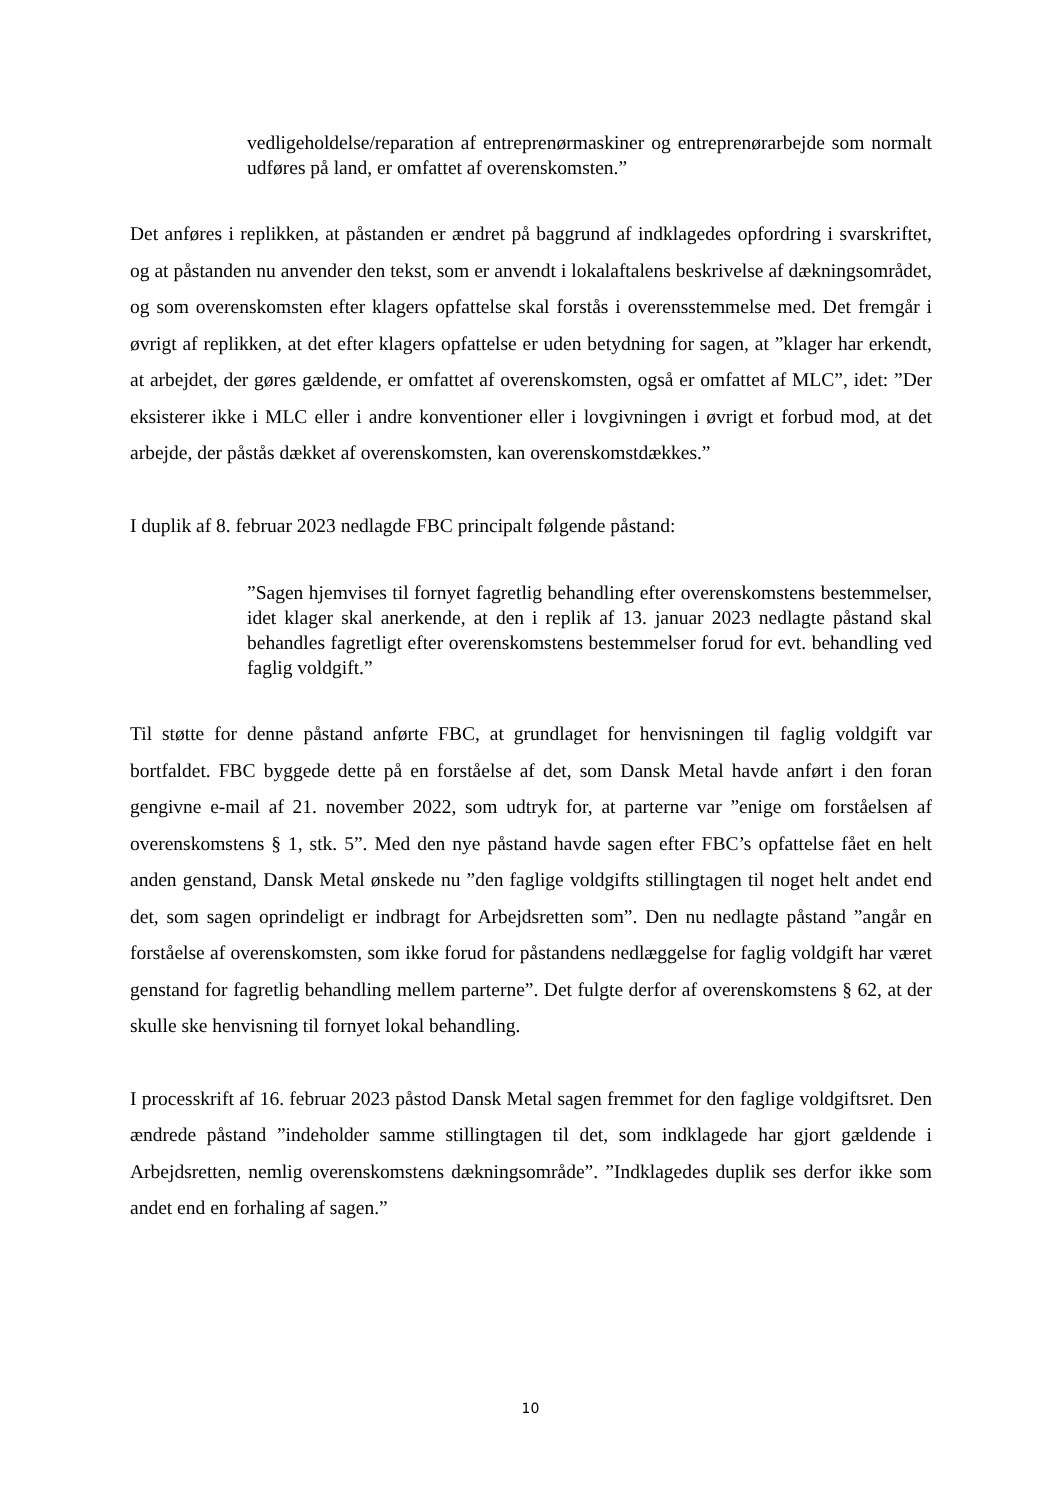vedligeholdelse/reparation af entreprenørmaskiner og entreprenørarbejde som normalt udføres på land, er omfattet af overenskomsten.”
Det anføres i replikken, at påstanden er ændret på baggrund af indklagedes opfordring i svarskriftet, og at påstanden nu anvender den tekst, som er anvendt i lokalaftalens beskrivelse af dækningsområdet, og som overenskomsten efter klagers opfattelse skal forstås i overensstemmelse med. Det fremgår i øvrigt af replikken, at det efter klagers opfattelse er uden betydning for sagen, at ”klager har erkendt, at arbejdet, der gøres gældende, er omfattet af overenskomsten, også er omfattet af MLC”, idet: ”Der eksisterer ikke i MLC eller i andre konventioner eller i lovgivningen i øvrigt et forbud mod, at det arbejde, der påstås dækket af overenskomsten, kan overenskomstdækkes.”
I duplik af 8. februar 2023 nedlagde FBC principalt følgende påstand:
”Sagen hjemvises til fornyet fagretlig behandling efter overenskomstens bestemmelser, idet klager skal anerkende, at den i replik af 13. januar 2023 nedlagte påstand skal behandles fagretligt efter overenskomstens bestemmelser forud for evt. behandling ved faglig voldgift.”
Til støtte for denne påstand anførte FBC, at grundlaget for henvisningen til faglig voldgift var bortfaldet. FBC byggede dette på en forståelse af det, som Dansk Metal havde anført i den foran gengivne e-mail af 21. november 2022, som udtryk for, at parterne var ”enige om forståelsen af overenskomstens § 1, stk. 5”. Med den nye påstand havde sagen efter FBC’s opfattelse fået en helt anden genstand, Dansk Metal ønskede nu ”den faglige voldgifts stillingtagen til noget helt andet end det, som sagen oprindeligt er indbragt for Arbejdsretten som”. Den nu nedlagte påstand ”angår en forståelse af overenskomsten, som ikke forud for påstandens nedlæggelse for faglig voldgift har været genstand for fagretlig behandling mellem parterne”. Det fulgte derfor af overenskomstens § 62, at der skulle ske henvisning til fornyet lokal behandling.
I processkrift af 16. februar 2023 påstod Dansk Metal sagen fremmet for den faglige voldgiftsret. Den ændrede påstand ”indeholder samme stillingtagen til det, som indklagede har gjort gældende i Arbejdsretten, nemlig overenskomstens dækningsområde”. ”Indklagedes duplik ses derfor ikke som andet end en forhaling af sagen.”
10